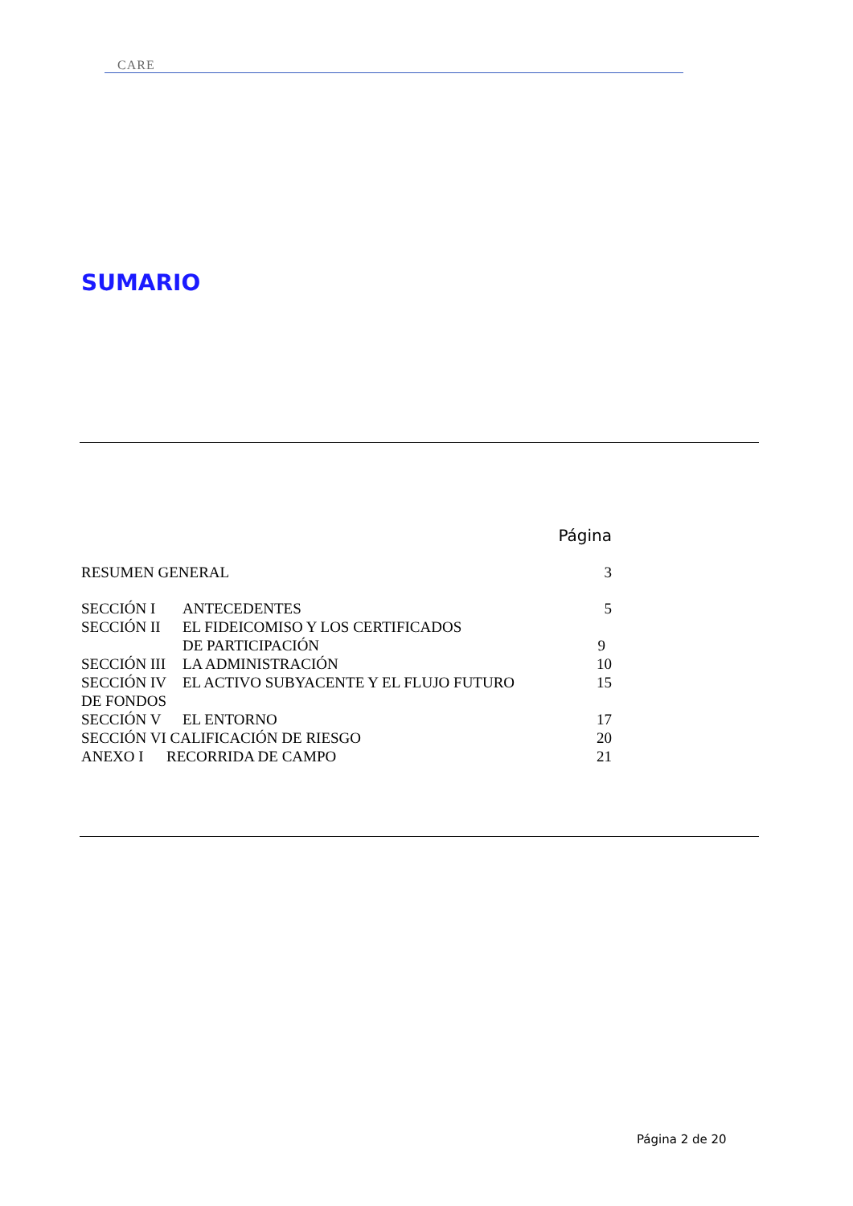CARE
SUMARIO
Página
| RESUMEN GENERAL | | 3 |
| SECCIÓN I | ANTECEDENTES | 5 |
| SECCIÓN II | EL FIDEICOMISO Y LOS CERTIFICADOS | |
| | DE PARTICIPACIÓN | 9 |
| SECCIÓN III | LA ADMINISTRACIÓN | 10 |
| SECCIÓN IV | EL ACTIVO SUBYACENTE Y EL FLUJO FUTURO | 15 |
| DE FONDOS | | |
| SECCIÓN V | EL ENTORNO | 17 |
| SECCIÓN VI CALIFICACIÓN DE RIESGO | | 20 |
| ANEXO I RECORRIDA DE CAMPO | | 21 |
Página 2 de 20